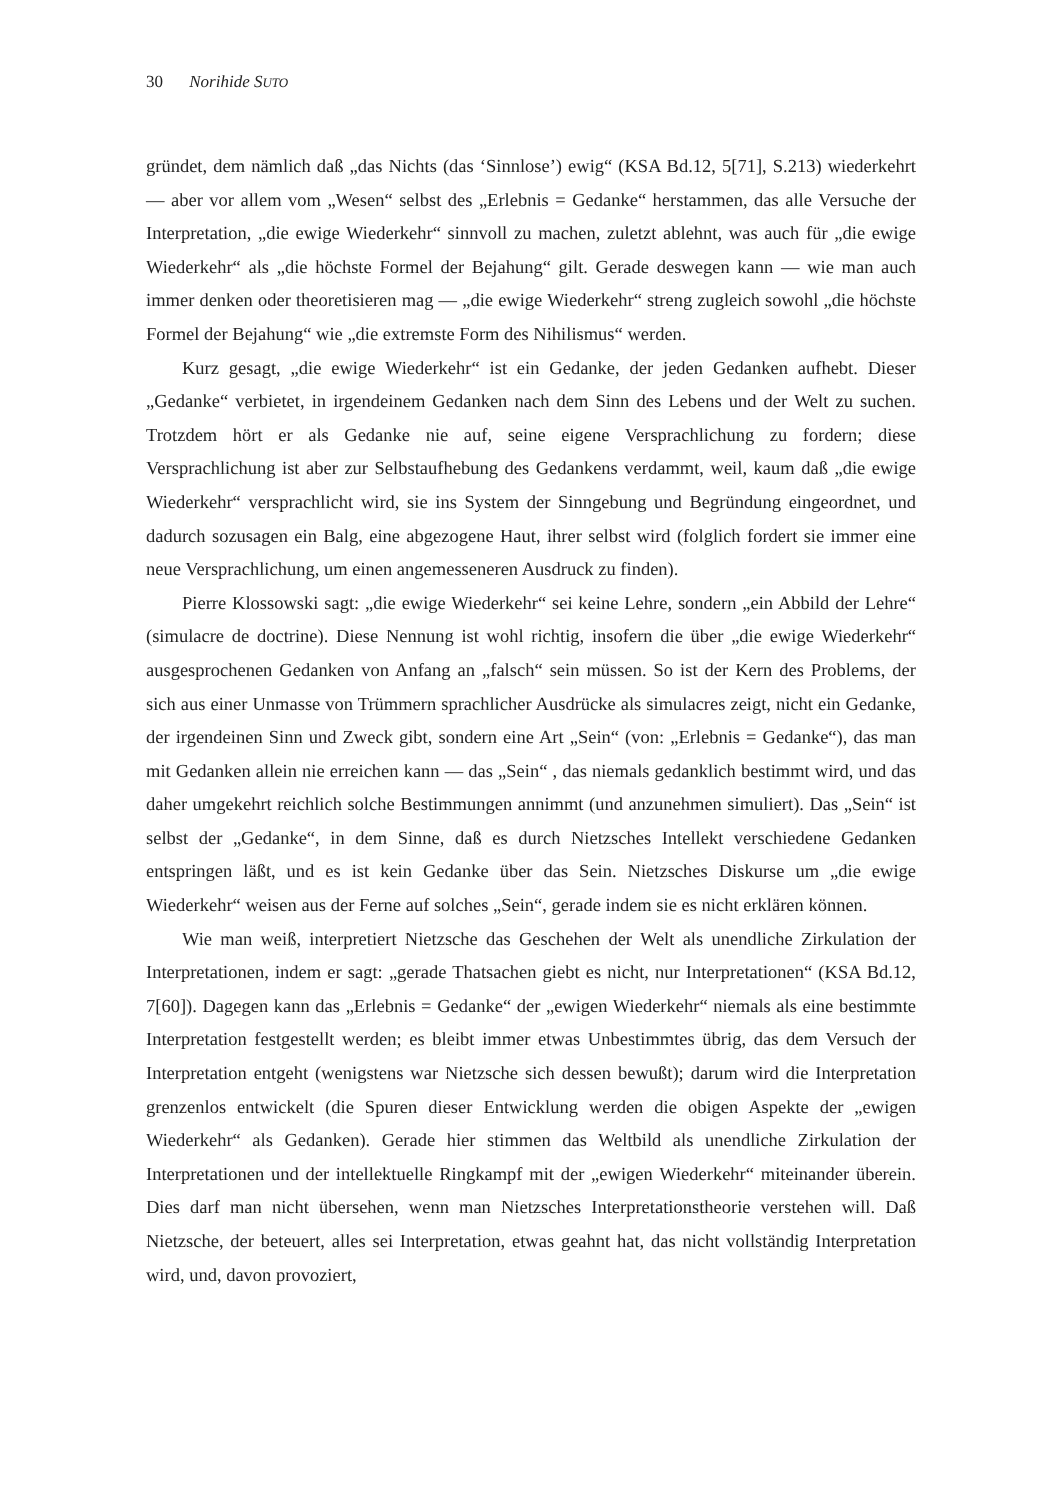30 Norihide SUTO
gründet, dem nämlich daß „das Nichts (das ‘Sinnlose’) ewig“ (KSA Bd.12, 5[71], S.213) wiederkehrt — aber vor allem vom „Wesen“ selbst des „Erlebnis = Gedanke“ herstammen, das alle Versuche der Interpretation, „die ewige Wiederkehr“ sinnvoll zu machen, zuletzt ablehnt, was auch für „die ewige Wiederkehr“ als „die höchste Formel der Bejahung“ gilt. Gerade deswegen kann — wie man auch immer denken oder theoretisieren mag — „die ewige Wiederkehr“ streng zugleich sowohl „die höchste Formel der Bejahung“ wie „die extremste Form des Nihilismus“ werden.
Kurz gesagt, „die ewige Wiederkehr“ ist ein Gedanke, der jeden Gedanken aufhebt. Dieser „Gedanke“ verbietet, in irgendeinem Gedanken nach dem Sinn des Lebens und der Welt zu suchen. Trotzdem hört er als Gedanke nie auf, seine eigene Versprachlichung zu fordern; diese Versprachlichung ist aber zur Selbstaufhebung des Gedankens verdammt, weil, kaum daß „die ewige Wiederkehr“ versprachlicht wird, sie ins System der Sinngebung und Begründung eingeordnet, und dadurch sozusagen ein Balg, eine abgezogene Haut, ihrer selbst wird (folglich fordert sie immer eine neue Versprachlichung, um einen angemesseneren Ausdruck zu finden).
Pierre Klossowski sagt: „die ewige Wiederkehr“ sei keine Lehre, sondern „ein Abbild der Lehre“ (simulacre de doctrine). Diese Nennung ist wohl richtig, insofern die über „die ewige Wiederkehr“ ausgesprochenen Gedanken von Anfang an „falsch“ sein müssen. So ist der Kern des Problems, der sich aus einer Unmasse von Trümmern sprachlicher Ausdrücke als simulacres zeigt, nicht ein Gedanke, der irgendeinen Sinn und Zweck gibt, sondern eine Art „Sein“ (von: „Erlebnis = Gedanke“), das man mit Gedanken allein nie erreichen kann — das „Sein“ , das niemals gedanklich bestimmt wird, und das daher umgekehrt reichlich solche Bestimmungen annimmt (und anzunehmen simuliert). Das „Sein“ ist selbst der „Gedanke“, in dem Sinne, daß es durch Nietzsches Intellekt verschiedene Gedanken entspringen läßt, und es ist kein Gedanke über das Sein. Nietzsches Diskurse um „die ewige Wiederkehr“ weisen aus der Ferne auf solches „Sein“, gerade indem sie es nicht erklären können.
Wie man weiß, interpretiert Nietzsche das Geschehen der Welt als unendliche Zirkulation der Interpretationen, indem er sagt: „gerade Thatsachen giebt es nicht, nur Interpretationen“ (KSA Bd.12, 7[60]). Dagegen kann das „Erlebnis = Gedanke“ der „ewigen Wiederkehr“ niemals als eine bestimmte Interpretation festgestellt werden; es bleibt immer etwas Unbestimmtes übrig, das dem Versuch der Interpretation entgeht (wenigstens war Nietzsche sich dessen bewußt); darum wird die Interpretation grenzenlos entwickelt (die Spuren dieser Entwicklung werden die obigen Aspekte der „ewigen Wiederkehr“ als Gedanken). Gerade hier stimmen das Weltbild als unendliche Zirkulation der Interpretationen und der intellektuelle Ringkampf mit der „ewigen Wiederkehr“ miteinander überein. Dies darf man nicht übersehen, wenn man Nietzsches Interpretationstheorie verstehen will. Daß Nietzsche, der beteuert, alles sei Interpretation, etwas geahnt hat, das nicht vollständig Interpretation wird, und, davon provoziert,